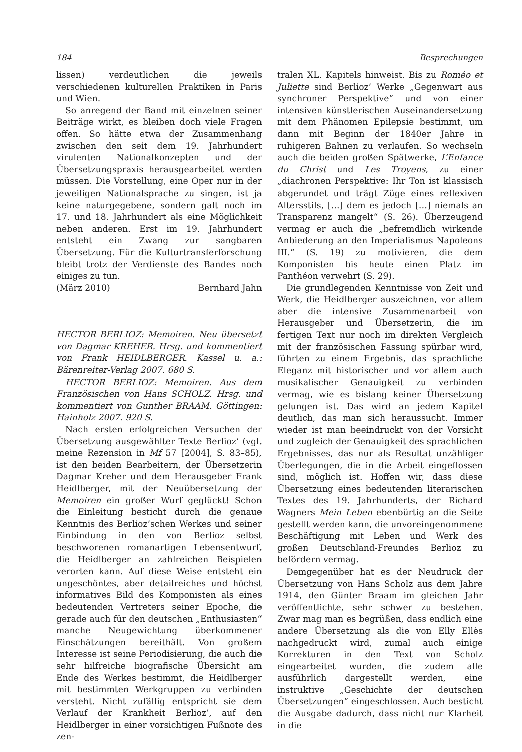184 Besprechungen
lissen) verdeutlichen die jeweils verschiedenen kulturellen Praktiken in Paris und Wien.
So anregend der Band mit einzelnen seiner Beiträge wirkt, es bleiben doch viele Fragen offen. So hätte etwa der Zusammenhang zwischen den seit dem 19. Jahrhundert virulenten Nationalkonzepten und der Übersetzungspraxis herausgearbeitet werden müssen. Die Vorstellung, eine Oper nur in der jeweiligen Nationalsprache zu singen, ist ja keine naturgegebene, sondern galt noch im 17. und 18. Jahrhundert als eine Möglichkeit neben anderen. Erst im 19. Jahrhundert entsteht ein Zwang zur sangbaren Übersetzung. Für die Kulturtransferforschung bleibt trotz der Verdienste des Bandes noch einiges zu tun.
(März 2010) Bernhard Jahn
HECTOR BERLIOZ: Memoiren. Neu übersetzt von Dagmar KREHER. Hrsg. und kommentiert von Frank HEIDLBERGER. Kassel u. a.: Bärenreiter-Verlag 2007. 680 S.
HECTOR BERLIOZ: Memoiren. Aus dem Französischen von Hans SCHOLZ. Hrsg. und kommentiert von Gunther BRAAM. Göttingen: Hainholz 2007. 920 S.
Nach ersten erfolgreichen Versuchen der Übersetzung ausgewählter Texte Berlioz’ (vgl. meine Rezension in Mf 57 [2004], S. 83–85), ist den beiden Bearbeitern, der Übersetzerin Dagmar Kreher und dem Herausgeber Frank Heidlberger, mit der Neuübersetzung der Memoiren ein großer Wurf geglückt! Schon die Einleitung besticht durch die genaue Kenntnis des Berlioz’schen Werkes und seiner Einbindung in den von Berlioz selbst beschworenen romanartigen Lebensentwurf, die Heidlberger an zahlreichen Beispielen verorten kann. Auf diese Weise entsteht ein ungeschöntes, aber detailreiches und höchst informatives Bild des Komponisten als eines bedeutenden Vertreters seiner Epoche, die gerade auch für den deutschen „Enthusiasten“ manche Neugewichtung überkommener Einschätzungen bereithält. Von großem Interesse ist seine Periodisierung, die auch die sehr hilfreiche biografische Übersicht am Ende des Werkes bestimmt, die Heidlberger mit bestimmten Werkgruppen zu verbinden versteht. Nicht zufällig entspricht sie dem Verlauf der Krankheit Berlioz’, auf den Heidlberger in einer vorsichtigen Fußnote des zen-
tralen XL. Kapitels hinweist. Bis zu Roméo et Juliette sind Berlioz’ Werke „Gegenwart aus synchroner Perspektive“ und von einer intensiven künstlerischen Auseinandersetzung mit dem Phänomen Epilepsie bestimmt, um dann mit Beginn der 1840er Jahre in ruhigeren Bahnen zu verlaufen. So wechseln auch die beiden großen Spätwerke, L’Enfance du Christ und Les Troyens, zu einer „diachronen Perspektive: Ihr Ton ist klassisch abgerundet und trägt Züge eines reflexiven Altersstils, […] dem es jedoch […] niemals an Transparenz mangelt“ (S. 26). Überzeugend vermag er auch die „befremdlich wirkende Anbiederung an den Imperialismus Napoleons III.“ (S. 19) zu motivieren, die dem Komponisten bis heute einen Platz im Panthéon verwehrt (S. 29).
Die grundlegenden Kenntnisse von Zeit und Werk, die Heidlberger auszeichnen, vor allem aber die intensive Zusammenarbeit von Herausgeber und Übersetzerin, die im fertigen Text nur noch im direkten Vergleich mit der französischen Fassung spürbar wird, führten zu einem Ergebnis, das sprachliche Eleganz mit historischer und vor allem auch musikalischer Genauigkeit zu verbinden vermag, wie es bislang keiner Übersetzung gelungen ist. Das wird an jedem Kapitel deutlich, das man sich heraussucht. Immer wieder ist man beeindruckt von der Vorsicht und zugleich der Genauigkeit des sprachlichen Ergebnisses, das nur als Resultat unzähliger Überlegungen, die in die Arbeit eingeflossen sind, möglich ist. Hoffen wir, dass diese Übersetzung eines bedeutenden literarischen Textes des 19. Jahrhunderts, der Richard Wagners Mein Leben ebenbürtig an die Seite gestellt werden kann, die unvoreingenommene Beschäftigung mit Leben und Werk des großen Deutschland-Freundes Berlioz zu befördern vermag.
Demgegenüber hat es der Neudruck der Übersetzung von Hans Scholz aus dem Jahre 1914, den Günter Braam im gleichen Jahr veröffentlichte, sehr schwer zu bestehen. Zwar mag man es begrüßen, dass endlich eine andere Übersetzung als die von Elly Ellès nachgedruckt wird, zumal auch einige Korrekturen in den Text von Scholz eingearbeitet wurden, die zudem alle ausführlich dargestellt werden, eine instruktive „Geschichte der deutschen Übersetzungen“ eingeschlossen. Auch besticht die Ausgabe dadurch, dass nicht nur Klarheit in die